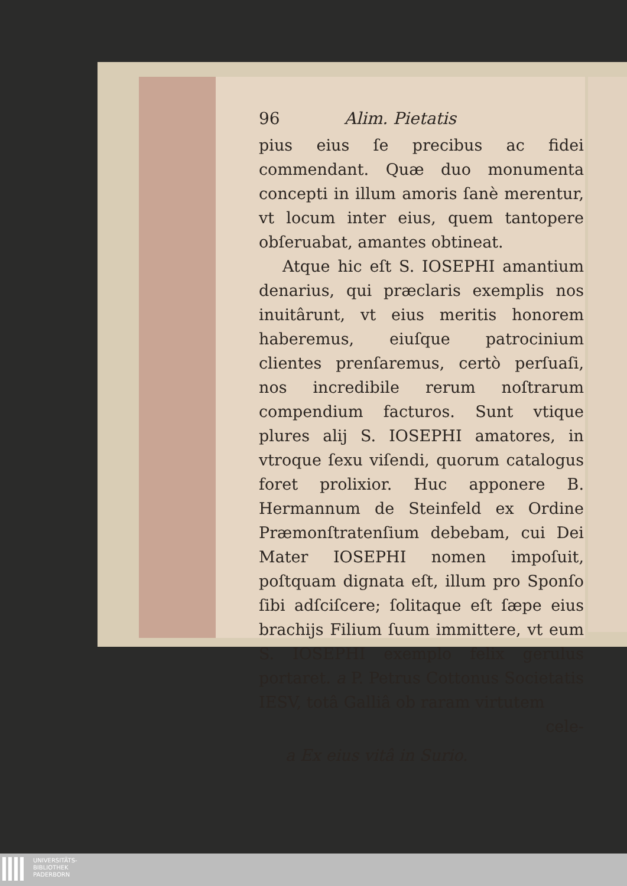96 Alim. Pietatis
pius eius ſe precibus ac fidei commendant. Quæ duo monumenta concepti in illum amoris ſanè merentur, vt locum inter eius, quem tantopere obſeruabat, amantes obtineat.
Atque hic eſt S. IOSEPHI amantium denarius, qui præclaris exemplis nos inuitârunt, vt eius meritis honorem haberemus, eiuſque patrocinium clientes prenſaremus, certò perſuaſi, nos incredibile rerum noſtrarum compendium facturos. Sunt vtique plures alij S. IOSEPHI amatores, in vtroque ſexu viſendi, quorum catalogus foret prolixior. Huc apponere B. Hermannum de Steinfeld ex Ordine Præmonſtratenſium debebam, cui Dei Mater IOSEPHI nomen impoſuit, poſtquam dignata eſt, illum pro Sponſo ſibi adſciſcere; ſolitaque eſt ſæpe eius brachijs Filium ſuum immittere, vt eum S. IOSEPHI exemplo felix gerulus portaret. a P. Petrus Cottonus Societatis IESV, totâ Galliâ ob raram virtutem
cele-
a Ex eius vitâ in Surio.
UNIVERSITÄTS-
BIBLIOTHEK
PADERBORN